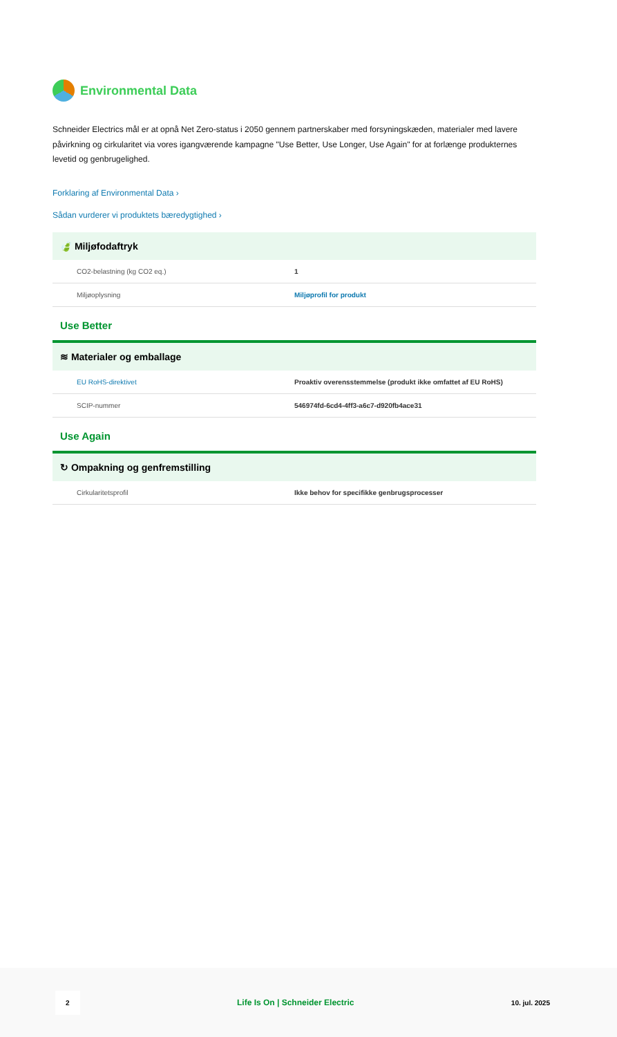Environmental Data
Schneider Electrics mål er at opnå Net Zero-status i 2050 gennem partnerskaber med forsyningskæden, materialer med lavere påvirkning og cirkularitet via vores igangværende kampagne "Use Better, Use Longer, Use Again" for at forlænge produkternes levetid og genbrugelighed.
Forklaring af Environmental Data ›
Sådan vurderer vi produktets bæredygtighed ›
🍃 Miljøfodaftryk
| CO2-belastning (kg CO2 eq.) | 1 |
| Miljøoplysning | Miljøprofil for produkt |
Use Better
≋ Materialer og emballage
| EU RoHS-direktivet | Proaktiv overensstemmelse (produkt ikke omfattet af EU RoHS) |
| SCIP-nummer | 546974fd-6cd4-4ff3-a6c7-d920fb4ace31 |
Use Again
↻ Ompakning og genfremstilling
| Cirkularitetsprofil | Ikke behov for specifikke genbrugsprocesser |
2 Life Is On | Schneider Electric 10. jul. 2025